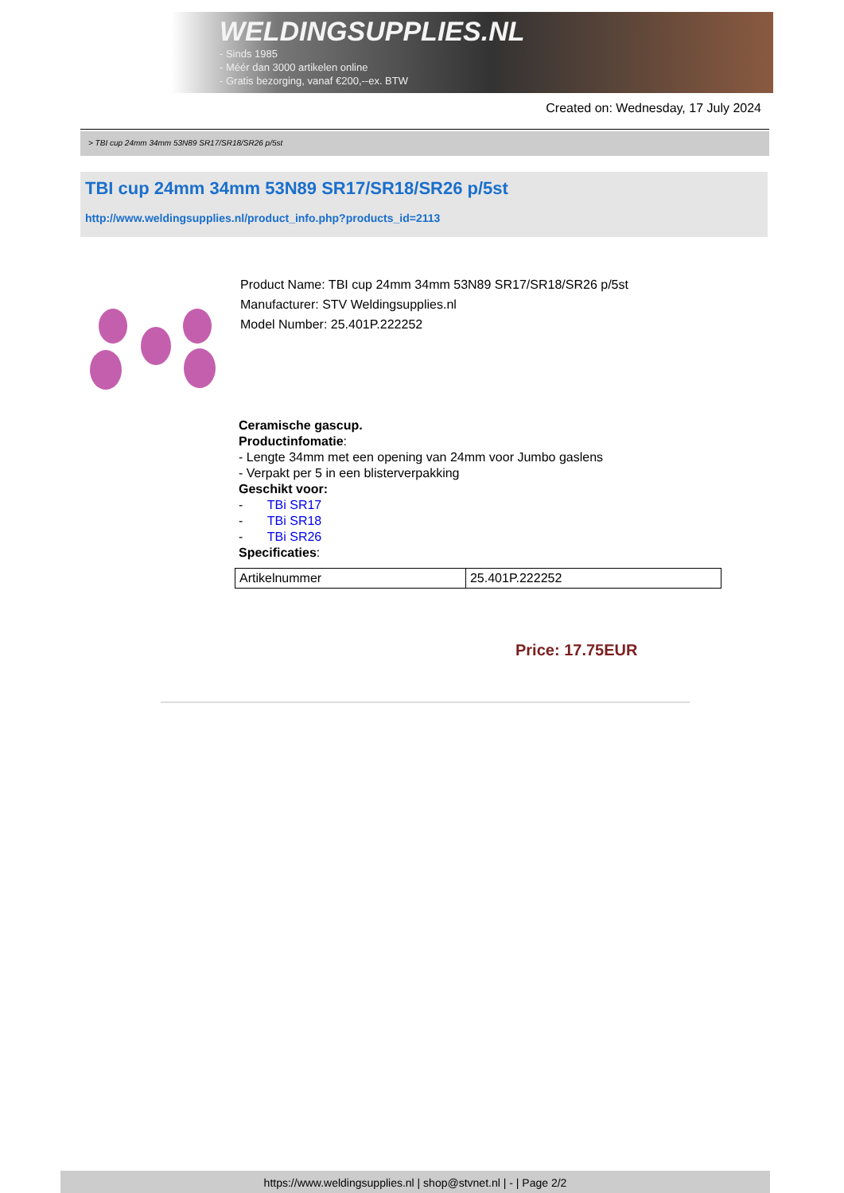WELDINGSUPPLIES.NL
- Sinds 1985
- Méér dan 3000 artikelen online
- Gratis bezorging, vanaf €200,--ex. BTW
Created on: Wednesday, 17 July 2024
> TBI cup 24mm 34mm 53N89 SR17/SR18/SR26 p/5st
TBI cup 24mm 34mm 53N89 SR17/SR18/SR26 p/5st
http://www.weldingsupplies.nl/product_info.php?products_id=2113
Product Name: TBI cup 24mm 34mm 53N89 SR17/SR18/SR26 p/5st
Manufacturer: STV Weldingsupplies.nl
Model Number: 25.401P.222252
Ceramische gascup.
Productinfomatie:
- Lengte 34mm met een opening van 24mm voor Jumbo gaslens
- Verpakt per 5 in een blisterverpakking
Geschikt voor:
- TBi SR17
- TBi SR18
- TBi SR26
Specificaties:
| Artikelnummer | 25.401P.222252 |
Price: 17.75EUR
https://www.weldingsupplies.nl | shop@stvnet.nl | - | Page 2/2